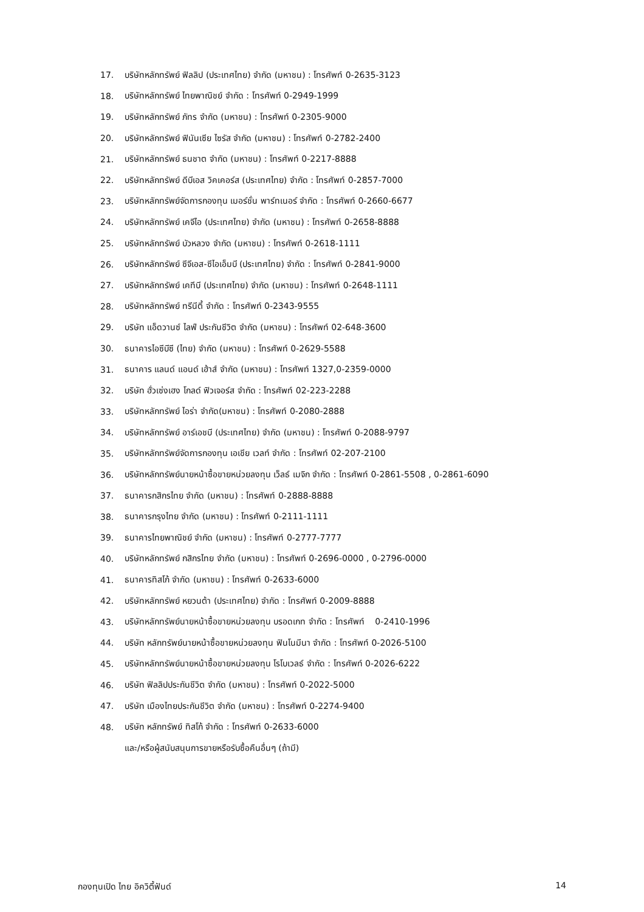17. บริษัทหลักทรัพย์ ฟิลลิป (ประเทศไทย) จำกัด (มหาชน) : โทรศัพท์ 0-2635-3123
18. บริษัทหลักทรัพย์ ไทยพาณิชย์ จำกัด : โทรศัพท์ 0-2949-1999
19. บริษัทหลักทรัพย์ ภัทร จำกัด (มหาชน) : โทรศัพท์ 0-2305-9000
20. บริษัทหลักทรัพย์ ฟินันเซีย ไซรัส จำกัด (มหาชน) : โทรศัพท์ 0-2782-2400
21. บริษัทหลักทรัพย์ ธนชาต จำกัด (มหาชน) : โทรศัพท์ 0-2217-8888
22. บริษัทหลักทรัพย์ ดีบีเอส วิคเคอร์ส (ประเทศไทย) จำกัด : โทรศัพท์ 0-2857-7000
23. บริษัทหลักทรัพย์จัดการกองทุน เมอร์ชั่น พาร์ทเนอร์ จำกัด : โทรศัพท์ 0-2660-6677
24. บริษัทหลักทรัพย์ เคจีไอ (ประเทศไทย) จำกัด (มหาชน) : โทรศัพท์ 0-2658-8888
25. บริษัทหลักทรัพย์ บัวหลวง จำกัด (มหาชน) : โทรศัพท์ 0-2618-1111
26. บริษัทหลักทรัพย์ ซีจีเอส-ซีไอเอ็มบี (ประเทศไทย) จำกัด : โทรศัพท์ 0-2841-9000
27. บริษัทหลักทรัพย์ เคทีบี (ประเทศไทย) จำกัด (มหาชน) : โทรศัพท์ 0-2648-1111
28. บริษัทหลักทรัพย์ ทรีนีตี้ จำกัด : โทรศัพท์ 0-2343-9555
29. บริษัท แอ็ดวานซ์ ไลฟ์ ประกันชีวิต จำกัด (มหาชน) : โทรศัพท์ 02-648-3600
30. ธนาคารไอซีบีซี (ไทย) จำกัด (มหาชน) : โทรศัพท์ 0-2629-5588
31. ธนาคาร แลนด์ แอนด์ เฮ้าส์ จำกัด (มหาชน) : โทรศัพท์ 1327,0-2359-0000
32. บริษัท ฮั่วเซ่งเฮง โกลด์ ฟิวเจอร์ส จำกัด : โทรศัพท์ 02-223-2288
33. บริษัทหลักทรัพย์ ไอร่า จำกัด(มหาชน) : โทรศัพท์ 0-2080-2888
34. บริษัทหลักทรัพย์ อาร์เอชบี (ประเทศไทย) จำกัด (มหาชน) : โทรศัพท์ 0-2088-9797
35. บริษัทหลักทรัพย์จัดการกองทุน เอเชีย เวลท์ จำกัด : โทรศัพท์ 02-207-2100
36. บริษัทหลักทรัพย์นายหน้าซื้อขายหน่วยลงทุน เว็ลธ์ เมจิก จำกัด : โทรศัพท์ 0-2861-5508 , 0-2861-6090
37. ธนาคารกสิกรไทย จำกัด (มหาชน) : โทรศัพท์ 0-2888-8888
38. ธนาคารกรุงไทย จำกัด (มหาชน) : โทรศัพท์ 0-2111-1111
39. ธนาคารไทยพาณิชย์ จำกัด (มหาชน) : โทรศัพท์ 0-2777-7777
40. บริษัทหลักทรัพย์ กสิกรไทย จำกัด (มหาชน) : โทรศัพท์ 0-2696-0000 , 0-2796-0000
41. ธนาคารทิสโก้ จำกัด (มหาชน) : โทรศัพท์ 0-2633-6000
42. บริษัทหลักทรัพย์ หยวนต้า (ประเทศไทย) จำกัด : โทรศัพท์ 0-2009-8888
43. บริษัทหลักทรัพย์นายหน้าซื้อขายหน่วยลงทุน บรอดเกท จำกัด : โทรศัพท์ 0-2410-1996
44. บริษัท หลักทรัพย์นายหน้าซื้อขายหน่วยลงทุน ฟินโนมีนา จำกัด : โทรศัพท์ 0-2026-5100
45. บริษัทหลักทรัพย์นายหน้าซื้อขายหน่วยลงทุน โรโบเวลธ์ จำกัด : โทรศัพท์ 0-2026-6222
46. บริษัท ฟิลลิปประกันชีวิต จำกัด (มหาชน) : โทรศัพท์ 0-2022-5000
47. บริษัท เมืองไทยประกันชีวิต จำกัด (มหาชน) : โทรศัพท์ 0-2274-9400
48. บริษัท หลักทรัพย์ ทิสโก้ จำกัด : โทรศัพท์ 0-2633-6000
และ/หรือผู้สนับสนุนการขายหรือรับซื้อคืนอื่นๆ (ถ้ามี)
กองทุนเปิด ไทย อิควิตี้ฟันด์ 14